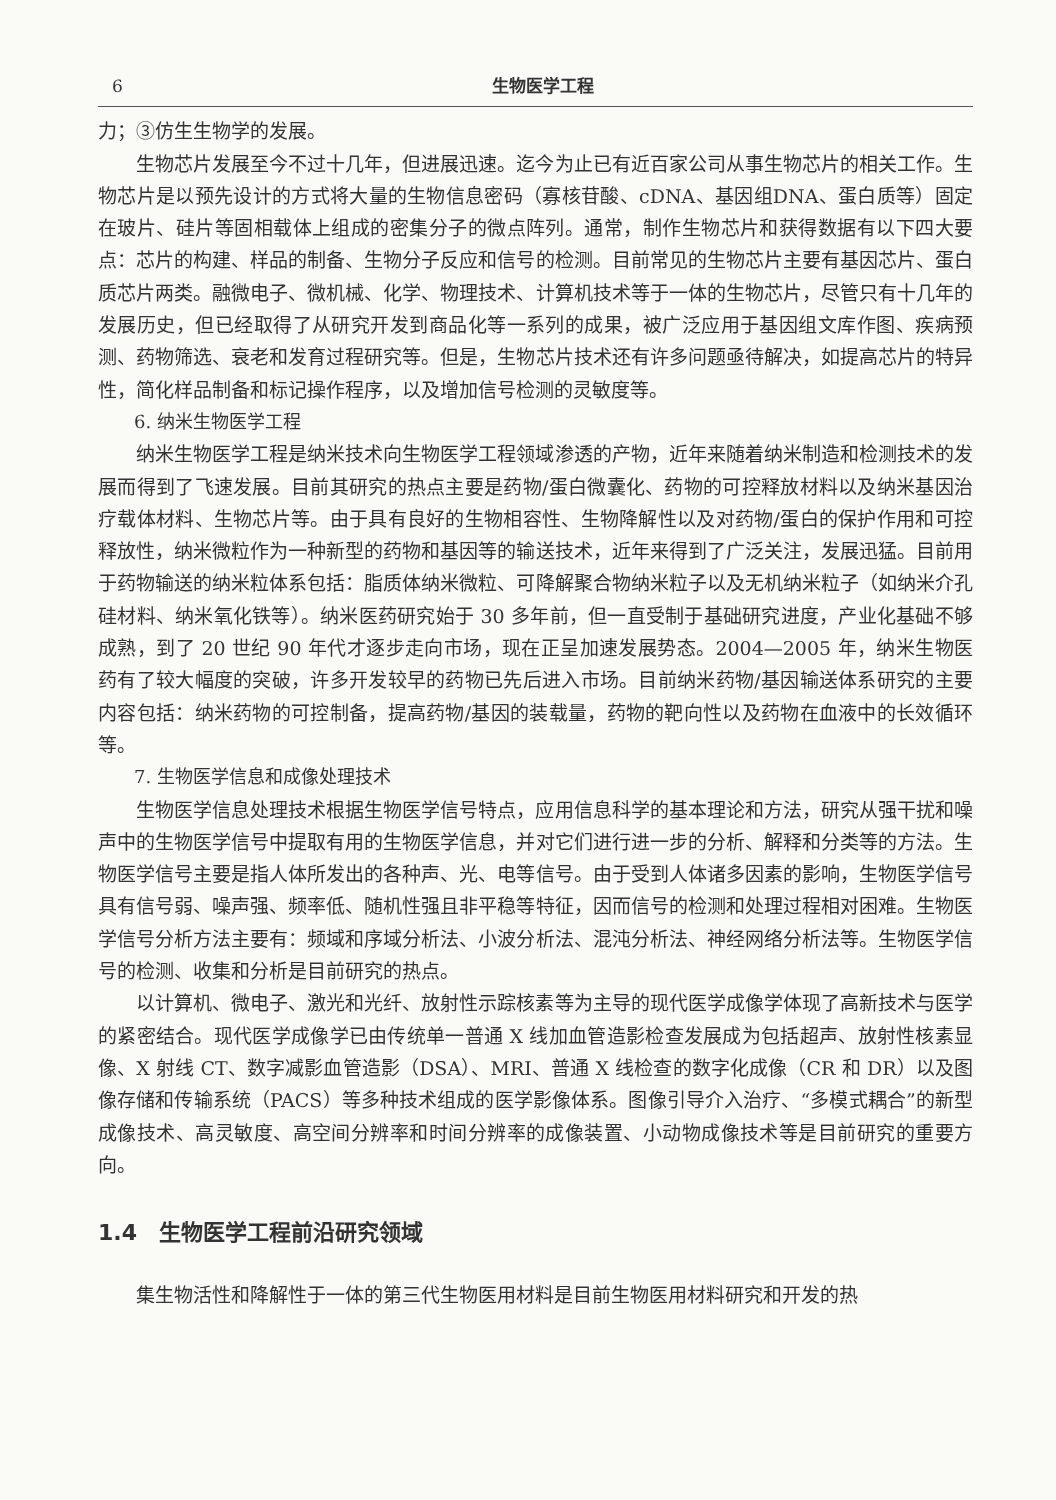6 生物医学工程
力；③仿生生物学的发展。
生物芯片发展至今不过十几年，但进展迅速。迄今为止已有近百家公司从事生物芯片的相关工作。生物芯片是以预先设计的方式将大量的生物信息密码（寡核苷酸、cDNA、基因组DNA、蛋白质等）固定在玻片、硅片等固相载体上组成的密集分子的微点阵列。通常，制作生物芯片和获得数据有以下四大要点：芯片的构建、样品的制备、生物分子反应和信号的检测。目前常见的生物芯片主要有基因芯片、蛋白质芯片两类。融微电子、微机械、化学、物理技术、计算机技术等于一体的生物芯片，尽管只有十几年的发展历史，但已经取得了从研究开发到商品化等一系列的成果，被广泛应用于基因组文库作图、疾病预测、药物筛选、衰老和发育过程研究等。但是，生物芯片技术还有许多问题亟待解决，如提高芯片的特异性，简化样品制备和标记操作程序，以及增加信号检测的灵敏度等。
6. 纳米生物医学工程
纳米生物医学工程是纳米技术向生物医学工程领域渗透的产物，近年来随着纳米制造和检测技术的发展而得到了飞速发展。目前其研究的热点主要是药物/蛋白微囊化、药物的可控释放材料以及纳米基因治疗载体材料、生物芯片等。由于具有良好的生物相容性、生物降解性以及对药物/蛋白的保护作用和可控释放性，纳米微粒作为一种新型的药物和基因等的输送技术，近年来得到了广泛关注，发展迅猛。目前用于药物输送的纳米粒体系包括：脂质体纳米微粒、可降解聚合物纳米粒子以及无机纳米粒子（如纳米介孔硅材料、纳米氧化铁等）。纳米医药研究始于 30 多年前，但一直受制于基础研究进度，产业化基础不够成熟，到了 20 世纪 90 年代才逐步走向市场，现在正呈加速发展势态。2004—2005 年，纳米生物医药有了较大幅度的突破，许多开发较早的药物已先后进入市场。目前纳米药物/基因输送体系研究的主要内容包括：纳米药物的可控制备，提高药物/基因的装载量，药物的靶向性以及药物在血液中的长效循环等。
7. 生物医学信息和成像处理技术
生物医学信息处理技术根据生物医学信号特点，应用信息科学的基本理论和方法，研究从强干扰和噪声中的生物医学信号中提取有用的生物医学信息，并对它们进行进一步的分析、解释和分类等的方法。生物医学信号主要是指人体所发出的各种声、光、电等信号。由于受到人体诸多因素的影响，生物医学信号具有信号弱、噪声强、频率低、随机性强且非平稳等特征，因而信号的检测和处理过程相对困难。生物医学信号分析方法主要有：频域和序域分析法、小波分析法、混沌分析法、神经网络分析法等。生物医学信号的检测、收集和分析是目前研究的热点。
以计算机、微电子、激光和光纤、放射性示踪核素等为主导的现代医学成像学体现了高新技术与医学的紧密结合。现代医学成像学已由传统单一普通 X 线加血管造影检查发展成为包括超声、放射性核素显像、X 射线 CT、数字减影血管造影（DSA）、MRI、普通 X 线检查的数字化成像（CR 和 DR）以及图像存储和传输系统（PACS）等多种技术组成的医学影像体系。图像引导介入治疗、“多模式耦合”的新型成像技术、高灵敏度、高空间分辨率和时间分辨率的成像装置、小动物成像技术等是目前研究的重要方向。
1.4　生物医学工程前沿研究领域
集生物活性和降解性于一体的第三代生物医用材料是目前生物医用材料研究和开发的热